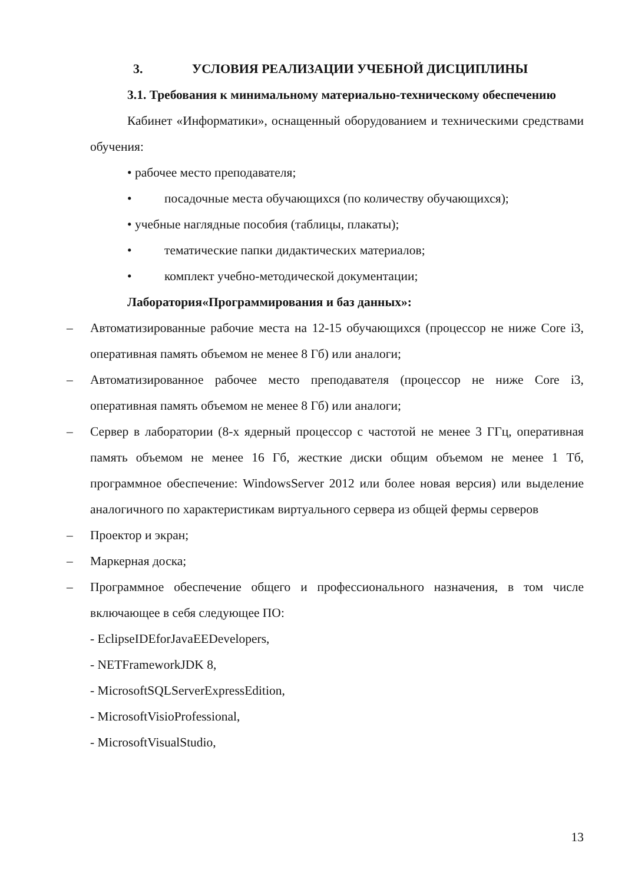3. УСЛОВИЯ РЕАЛИЗАЦИИ УЧЕБНОЙ ДИСЦИПЛИНЫ
3.1. Требования к минимальному материально-техническому обеспечению
Кабинет «Информатики», оснащенный оборудованием и техническими средствами обучения:
• рабочее место преподавателя;
• посадочные места обучающихся (по количеству обучающихся);
• учебные наглядные пособия (таблицы, плакаты);
• тематические папки дидактических материалов;
• комплект учебно-методической документации;
Лаборатория«Программирования и баз данных»:
– Автоматизированные рабочие места на 12-15 обучающихся (процессор не ниже Core i3, оперативная память объемом не менее 8 Гб) или аналоги;
– Автоматизированное рабочее место преподавателя (процессор не ниже Core i3, оперативная память объемом не менее 8 Гб) или аналоги;
– Сервер в лаборатории (8-х ядерный процессор с частотой не менее 3 ГГц, оперативная память объемом не менее 16 Гб, жесткие диски общим объемом не менее 1 Тб, программное обеспечение: WindowsServer 2012 или более новая версия) или выделение аналогичного по характеристикам виртуального сервера из общей фермы серверов
– Проектор и экран;
– Маркерная доска;
– Программное обеспечение общего и профессионального назначения, в том числе включающее в себя следующее ПО:
- EclipseIDEforJavaEEDevelopers,
- NETFrameworkJDK 8,
- MicrosoftSQLServerExpressEdition,
- MicrosoftVisioProfessional,
- MicrosoftVisualStudio,
13